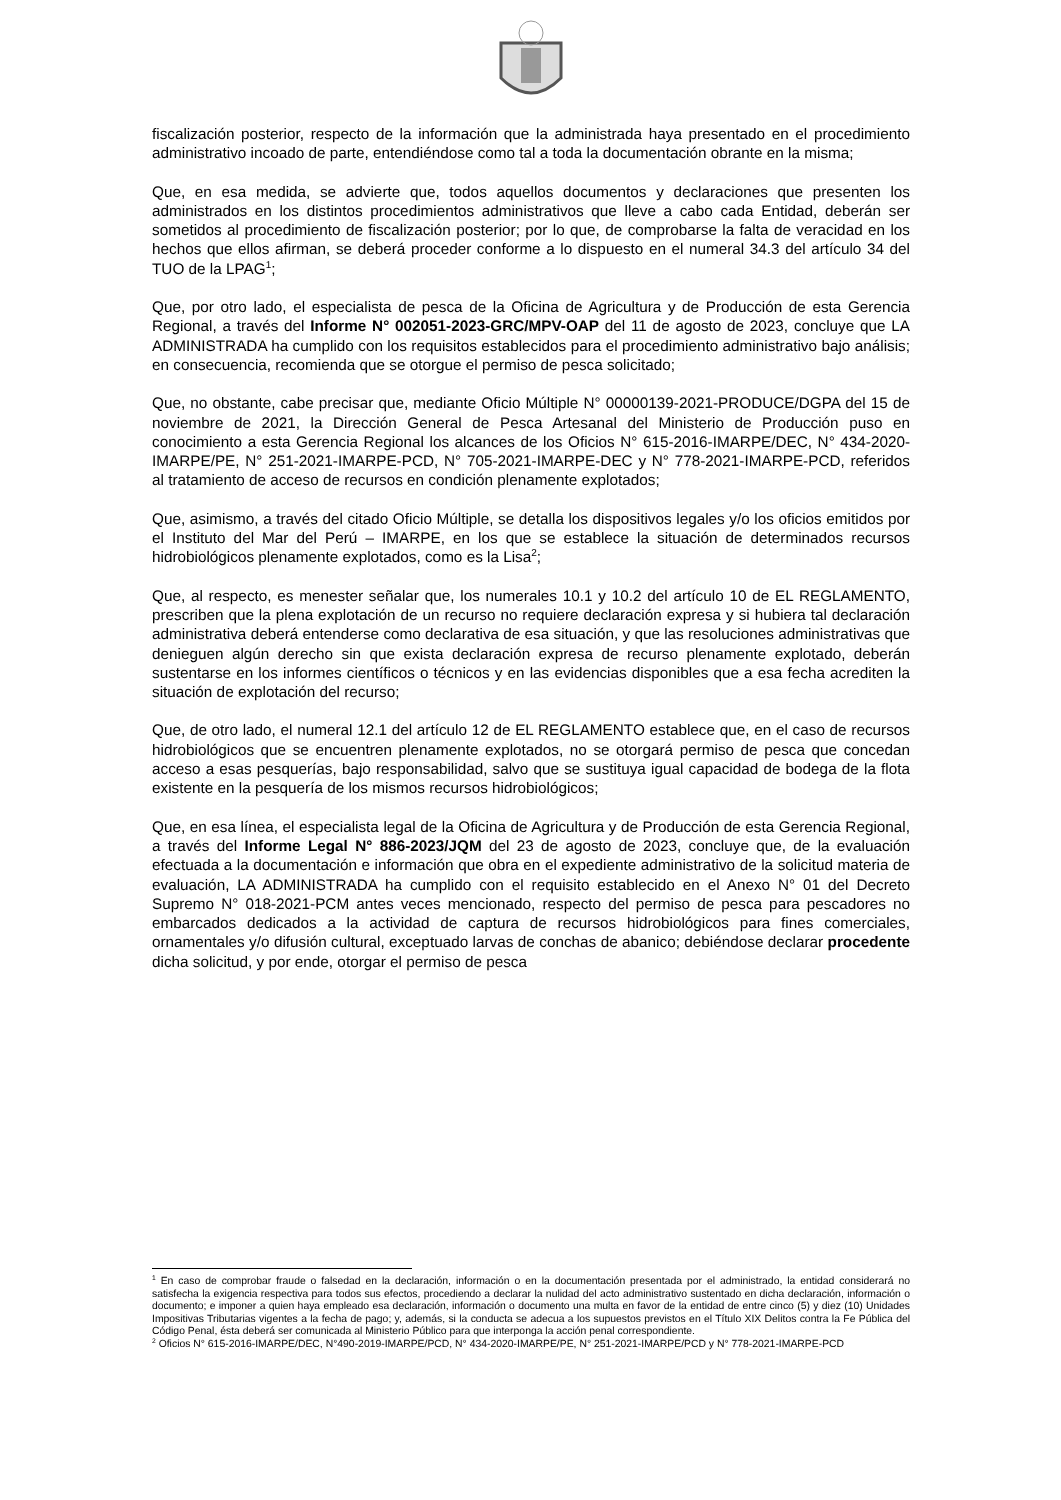fiscalización posterior, respecto de la información que la administrada haya presentado en el procedimiento administrativo incoado de parte, entendiéndose como tal a toda la documentación obrante en la misma;
Que, en esa medida, se advierte que, todos aquellos documentos y declaraciones que presenten los administrados en los distintos procedimientos administrativos que lleve a cabo cada Entidad, deberán ser sometidos al procedimiento de fiscalización posterior; por lo que, de comprobarse la falta de veracidad en los hechos que ellos afirman, se deberá proceder conforme a lo dispuesto en el numeral 34.3 del artículo 34 del TUO de la LPAG<sup>1</sup>;
Que, por otro lado, el especialista de pesca de la Oficina de Agricultura y de Producción de esta Gerencia Regional, a través del Informe N° 002051-2023-GRC/MPV-OAP del 11 de agosto de 2023, concluye que LA ADMINISTRADA ha cumplido con los requisitos establecidos para el procedimiento administrativo bajo análisis; en consecuencia, recomienda que se otorgue el permiso de pesca solicitado;
Que, no obstante, cabe precisar que, mediante Oficio Múltiple N° 00000139-2021-PRODUCE/DGPA del 15 de noviembre de 2021, la Dirección General de Pesca Artesanal del Ministerio de Producción puso en conocimiento a esta Gerencia Regional los alcances de los Oficios N° 615-2016-IMARPE/DEC, N° 434-2020-IMARPE/PE, N° 251-2021-IMARPE-PCD, N° 705-2021-IMARPE-DEC y N° 778-2021-IMARPE-PCD, referidos al tratamiento de acceso de recursos en condición plenamente explotados;
Que, asimismo, a través del citado Oficio Múltiple, se detalla los dispositivos legales y/o los oficios emitidos por el Instituto del Mar del Perú – IMARPE, en los que se establece la situación de determinados recursos hidrobiológicos plenamente explotados, como es la Lisa<sup>2</sup>;
Que, al respecto, es menester señalar que, los numerales 10.1 y 10.2 del artículo 10 de EL REGLAMENTO, prescriben que la plena explotación de un recurso no requiere declaración expresa y si hubiera tal declaración administrativa deberá entenderse como declarativa de esa situación, y que las resoluciones administrativas que denieguen algún derecho sin que exista declaración expresa de recurso plenamente explotado, deberán sustentarse en los informes científicos o técnicos y en las evidencias disponibles que a esa fecha acrediten la situación de explotación del recurso;
Que, de otro lado, el numeral 12.1 del artículo 12 de EL REGLAMENTO establece que, en el caso de recursos hidrobiológicos que se encuentren plenamente explotados, no se otorgará permiso de pesca que concedan acceso a esas pesquerías, bajo responsabilidad, salvo que se sustituya igual capacidad de bodega de la flota existente en la pesquería de los mismos recursos hidrobiológicos;
Que, en esa línea, el especialista legal de la Oficina de Agricultura y de Producción de esta Gerencia Regional, a través del Informe Legal N° 886-2023/JQM del 23 de agosto de 2023, concluye que, de la evaluación efectuada a la documentación e información que obra en el expediente administrativo de la solicitud materia de evaluación, LA ADMINISTRADA ha cumplido con el requisito establecido en el Anexo N° 01 del Decreto Supremo N° 018-2021-PCM antes veces mencionado, respecto del permiso de pesca para pescadores no embarcados dedicados a la actividad de captura de recursos hidrobiológicos para fines comerciales, ornamentales y/o difusión cultural, exceptuado larvas de conchas de abanico; debiéndose declarar procedente dicha solicitud, y por ende, otorgar el permiso de pesca
<sup>1</sup> En caso de comprobar fraude o falsedad en la declaración, información o en la documentación presentada por el administrado, la entidad considerará no satisfecha la exigencia respectiva para todos sus efectos, procediendo a declarar la nulidad del acto administrativo sustentado en dicha declaración, información o documento; e imponer a quien haya empleado esa declaración, información o documento una multa en favor de la entidad de entre cinco (5) y diez (10) Unidades Impositivas Tributarias vigentes a la fecha de pago; y, además, si la conducta se adecua a los supuestos previstos en el Título XIX Delitos contra la Fe Pública del Código Penal, ésta deberá ser comunicada al Ministerio Público para que interponga la acción penal correspondiente.
<sup>2</sup> Oficios N° 615-2016-IMARPE/DEC, N°490-2019-IMARPE/PCD, N° 434-2020-IMARPE/PE, N° 251-2021-IMARPE/PCD y N° 778-2021-IMARPE-PCD